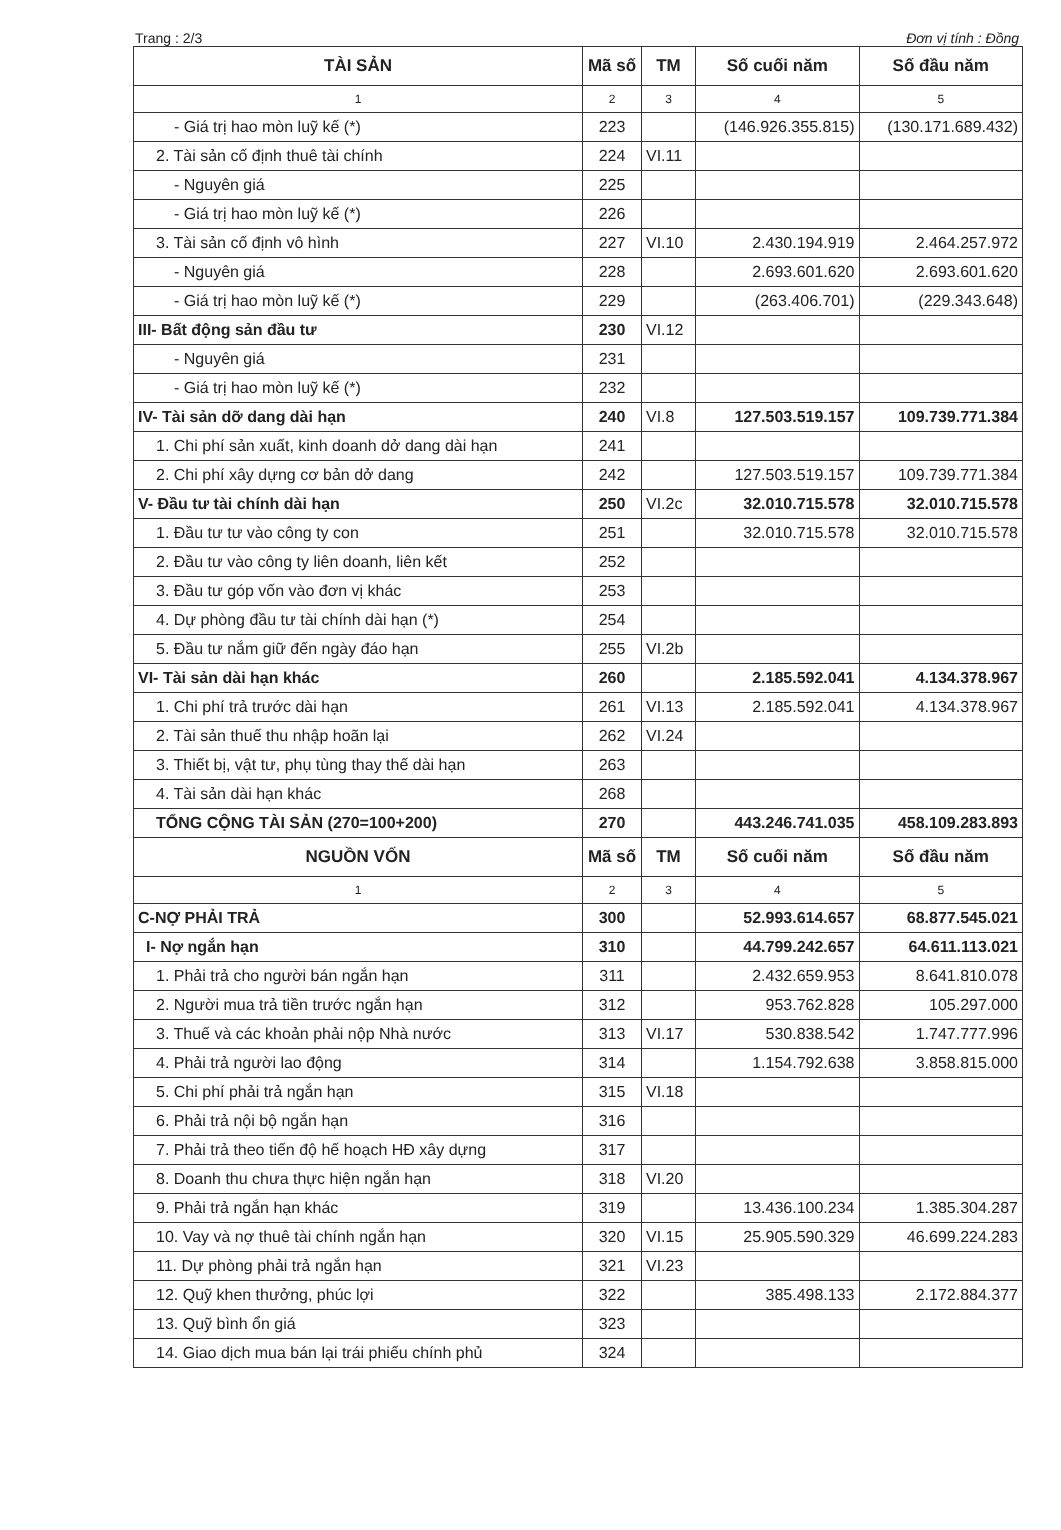Trang : 2/3 Đơn vị tính : Đồng
| TÀI SẢN | Mã số | TM | Số cuối năm | Số đầu năm |
| --- | --- | --- | --- | --- |
| 1 | 2 | 3 | 4 | 5 |
| - Giá trị hao mòn luỹ kế (*) | 223 | | (146.926.355.815) | (130.171.689.432) |
| 2. Tài sản cố định thuê tài chính | 224 | VI.11 | | |
| - Nguyên giá | 225 | | | |
| - Giá trị hao mòn luỹ kế (*) | 226 | | | |
| 3. Tài sản cố định vô hình | 227 | VI.10 | 2.430.194.919 | 2.464.257.972 |
| - Nguyên giá | 228 | | 2.693.601.620 | 2.693.601.620 |
| - Giá trị hao mòn luỹ kế (*) | 229 | | (263.406.701) | (229.343.648) |
| III- Bất động sản đầu tư | 230 | VI.12 | | |
| - Nguyên giá | 231 | | | |
| - Giá trị hao mòn luỹ kế (*) | 232 | | | |
| IV- Tài sản dỡ dang dài hạn | 240 | VI.8 | 127.503.519.157 | 109.739.771.384 |
| 1. Chi phí sản xuất, kinh doanh dở dang dài hạn | 241 | | | |
| 2. Chi phí xây dựng cơ bản dở dang | 242 | | 127.503.519.157 | 109.739.771.384 |
| V- Đầu tư tài chính dài hạn | 250 | VI.2c | 32.010.715.578 | 32.010.715.578 |
| 1. Đầu tư tư vào công ty con | 251 | | 32.010.715.578 | 32.010.715.578 |
| 2. Đầu tư vào công ty liên doanh, liên kết | 252 | | | |
| 3. Đầu tư góp vốn vào đơn vị khác | 253 | | | |
| 4. Dự phòng đầu tư tài chính dài hạn (*) | 254 | | | |
| 5. Đầu tư nắm giữ đến ngày đáo hạn | 255 | VI.2b | | |
| VI- Tài sản dài hạn khác | 260 | | 2.185.592.041 | 4.134.378.967 |
| 1. Chi phí trả trước dài hạn | 261 | VI.13 | 2.185.592.041 | 4.134.378.967 |
| 2. Tài sản thuế thu nhập hoãn lại | 262 | VI.24 | | |
| 3. Thiết bị, vật tư, phụ tùng thay thế dài hạn | 263 | | | |
| 4. Tài sản dài hạn khác | 268 | | | |
| TỔNG CỘNG TÀI SẢN (270=100+200) | 270 | | 443.246.741.035 | 458.109.283.893 |
| NGUỒN VỐN | Mã số | TM | Số cuối năm | Số đầu năm |
| 1 | 2 | 3 | 4 | 5 |
| C-NỢ PHẢI TRẢ | 300 | | 52.993.614.657 | 68.877.545.021 |
| I- Nợ ngắn hạn | 310 | | 44.799.242.657 | 64.611.113.021 |
| 1. Phải trả cho người bán ngắn hạn | 311 | | 2.432.659.953 | 8.641.810.078 |
| 2. Người mua trả tiền trước ngắn hạn | 312 | | 953.762.828 | 105.297.000 |
| 3. Thuế và các khoản phải nộp Nhà nước | 313 | VI.17 | 530.838.542 | 1.747.777.996 |
| 4. Phải trả người lao động | 314 | | 1.154.792.638 | 3.858.815.000 |
| 5. Chi phí phải trả ngắn hạn | 315 | VI.18 | | |
| 6. Phải trả nội bộ ngắn hạn | 316 | | | |
| 7. Phải trả theo tiến độ hế hoạch HĐ xây dựng | 317 | | | |
| 8. Doanh thu chưa thực hiện ngắn hạn | 318 | VI.20 | | |
| 9. Phải trả ngắn hạn khác | 319 | | 13.436.100.234 | 1.385.304.287 |
| 10. Vay và nợ thuê tài chính ngắn hạn | 320 | VI.15 | 25.905.590.329 | 46.699.224.283 |
| 11. Dự phòng phải trả ngắn hạn | 321 | VI.23 | | |
| 12. Quỹ khen thưởng, phúc lợi | 322 | | 385.498.133 | 2.172.884.377 |
| 13. Quỹ bình ổn giá | 323 | | | |
| 14. Giao dịch mua bán lại trái phiếu chính phủ | 324 | | | |